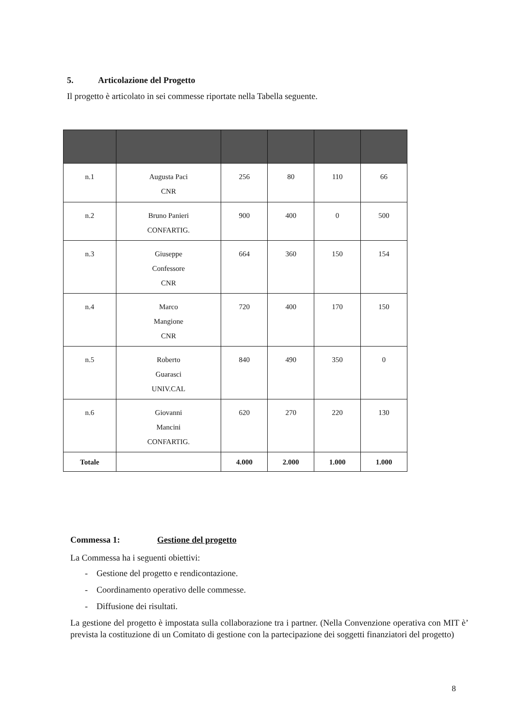5. Articolazione del Progetto
Il progetto è articolato in sei commesse riportate nella Tabella seguente.
| n.1 | Augusta Paci CNR | 256 | 80 | 110 | 66 |
| n.2 | Bruno Panieri CONFARTIG. | 900 | 400 | 0 | 500 |
| n.3 | Giuseppe Confessore CNR | 664 | 360 | 150 | 154 |
| n.4 | Marco Mangione CNR | 720 | 400 | 170 | 150 |
| n.5 | Roberto Guarasci UNIV.CAL | 840 | 490 | 350 | 0 |
| n.6 | Giovanni Mancini CONFARTIG. | 620 | 270 | 220 | 130 |
| Totale | | 4.000 | 2.000 | 1.000 | 1.000 |
Commessa 1: Gestione del progetto
La Commessa ha i seguenti obiettivi:
- Gestione del progetto e rendicontazione.
- Coordinamento operativo delle commesse.
- Diffusione dei risultati.
La gestione del progetto è impostata sulla collaborazione tra i partner. (Nella Convenzione operativa con MIT è’ prevista la costituzione di un Comitato di gestione con la partecipazione dei soggetti finanziatori del progetto)
8